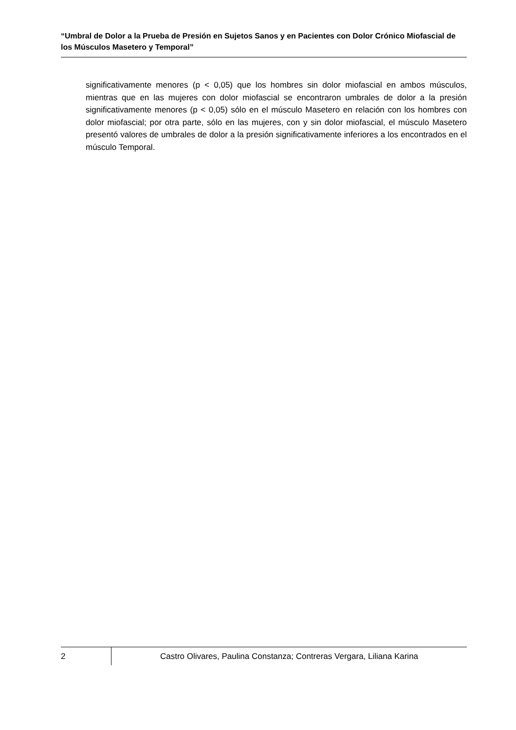“Umbral de Dolor a la Prueba de Presión en Sujetos Sanos y en Pacientes con Dolor Crónico Miofascial de los Músculos Masetero y Temporal”
significativamente menores (p < 0,05) que los hombres sin dolor miofascial en ambos músculos, mientras que en las mujeres con dolor miofascial se encontraron umbrales de dolor a la presión significativamente menores (p < 0,05) sólo en el músculo Masetero en relación con los hombres con dolor miofascial; por otra parte, sólo en las mujeres, con y sin dolor miofascial, el músculo Masetero presentó valores de umbrales de dolor a la presión significativamente inferiores a los encontrados en el músculo Temporal.
2
Castro Olivares, Paulina Constanza; Contreras Vergara, Liliana Karina